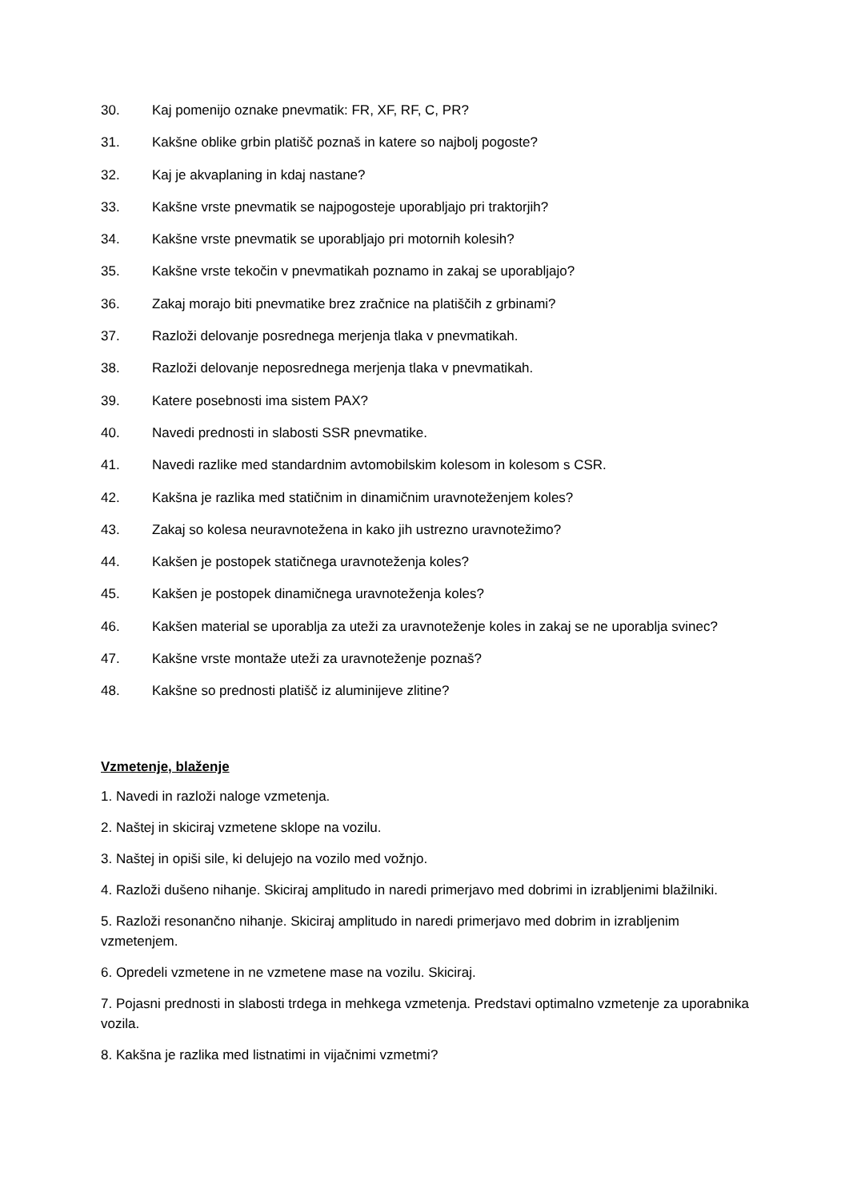30. Kaj pomenijo oznake pnevmatik: FR, XF, RF, C, PR?
31. Kakšne oblike grbin platišč poznaš in katere so najbolj pogoste?
32. Kaj je akvaplaning in kdaj nastane?
33. Kakšne vrste pnevmatik se najpogosteje uporabljajo pri traktorjih?
34. Kakšne vrste pnevmatik se uporabljajo pri motornih kolesih?
35. Kakšne vrste tekočin v pnevmatikah poznamo in zakaj se uporabljajo?
36. Zakaj morajo biti pnevmatike brez zračnice na platiščih z grbinami?
37. Razloži delovanje posrednega merjenja tlaka v pnevmatikah.
38. Razloži delovanje neposrednega merjenja tlaka v pnevmatikah.
39. Katere posebnosti ima sistem PAX?
40. Navedi prednosti in slabosti SSR pnevmatike.
41. Navedi razlike med standardnim avtomobilskim kolesom in kolesom s CSR.
42. Kakšna je razlika med statičnim in dinamičnim uravnoteženjem koles?
43. Zakaj so kolesa neuravnotežena in kako jih ustrezno uravnotežimo?
44. Kakšen je postopek statičnega uravnoteženja koles?
45. Kakšen je postopek dinamičnega uravnoteženja koles?
46. Kakšen material se uporablja za uteži za uravnoteženje koles in zakaj se ne uporablja svinec?
47. Kakšne vrste montaže uteži za uravnoteženje poznaš?
48. Kakšne so prednosti platišč iz aluminijeve zlitine?
Vzmetenje, blaženje
1. Navedi in razloži naloge vzmetenja.
2. Naštej in skiciraj vzmetene sklope na vozilu.
3. Naštej in opiši sile, ki delujejo na vozilo med vožnjo.
4. Razloži dušeno nihanje. Skiciraj amplitudo in naredi primerjavo med dobrimi in izrabljenimi blažilniki.
5. Razloži resonančno nihanje. Skiciraj amplitudo in naredi primerjavo med dobrim in izrabljenim vzmetenjem.
6. Opredeli vzmetene in ne vzmetene mase na vozilu. Skiciraj.
7. Pojasni prednosti in slabosti trdega in mehkega vzmetenja. Predstavi optimalno vzmetenje za uporabnika vozila.
8. Kakšna je razlika med listnatimi in vijačnimi vzmetmi?